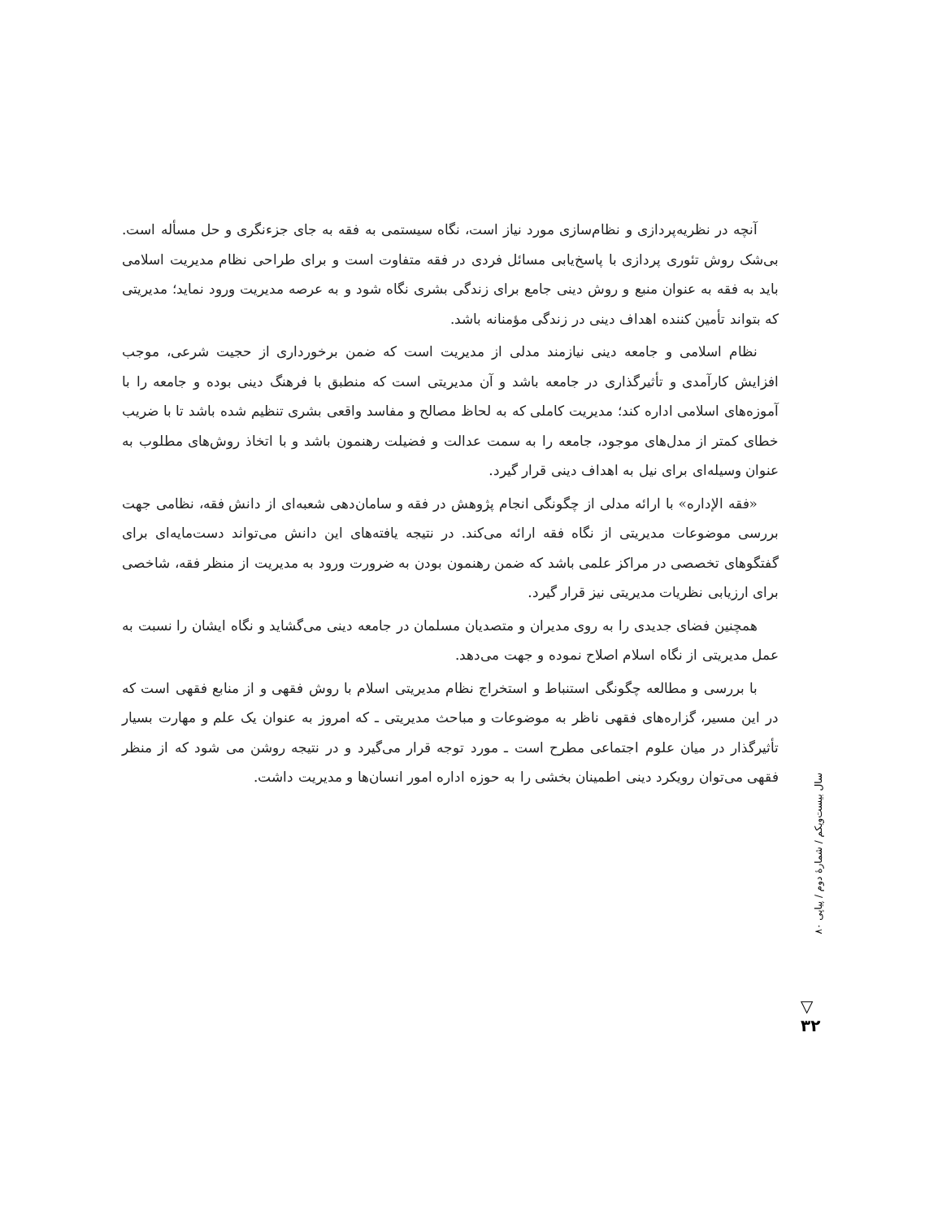آنچه در نظریه‌پردازی و نظام‌سازی مورد نیاز است، نگاه سیستمی به فقه به جای جزءنگری و حل مسأله است. بی‌شک روش تئوری پردازی با پاسخ‌یابی مسائل فردی در فقه متفاوت است و برای طراحی نظام مدیریت اسلامی باید به فقه به عنوان منبع و روش دینی جامع برای زندگی بشری نگاه شود و به عرصه مدیریت ورود نماید؛ مدیریتی که بتواند تأمین کننده اهداف دینی در زندگی مؤمنانه باشد.
نظام اسلامی و جامعه دینی نیازمند مدلی از مدیریت است که ضمن برخورداری از حجیت شرعی، موجب افزایش کارآمدی و تأثیرگذاری در جامعه باشد و آن مدیریتی است که منطبق با فرهنگ دینی بوده و جامعه را با آموزه‌های اسلامی اداره کند؛ مدیریت کاملی که به لحاظ مصالح و مفاسد واقعی بشری تنظیم شده باشد تا با ضریب خطای کمتر از مدل‌های موجود، جامعه را به سمت عدالت و فضیلت رهنمون باشد و با اتخاذ روش‌های مطلوب به عنوان وسیله‌ای برای نیل به اهداف دینی قرار گیرد.
«فقه الإداره» با ارائه مدلی از چگونگی انجام پژوهش در فقه و سامان‌دهی شعبه‌ای از دانش فقه، نظامی جهت بررسی موضوعات مدیریتی از نگاه فقه ارائه می‌کند. در نتیجه یافته‌های این دانش می‌تواند دست‌مایه‌ای برای گفتگوهای تخصصی در مراکز علمی باشد که ضمن رهنمون بودن به ضرورت ورود به مدیریت از منظر فقه، شاخصی برای ارزیابی نظریات مدیریتی نیز قرار گیرد.
همچنین فضای جدیدی را به روی مدیران و متصدیان مسلمان در جامعه دینی می‌گشاید و نگاه ایشان را نسبت به عمل مدیریتی از نگاه اسلام اصلاح نموده و جهت می‌دهد.
با بررسی و مطالعه چگونگی استنباط و استخراج نظام مدیریتی اسلام با روش فقهی و از منابع فقهی است که در این مسیر، گزاره‌های فقهی ناظر به موضوعات و مباحث مدیریتی ـ که امروز به عنوان یک علم و مهارت بسیار تأثیرگذار در میان علوم اجتماعی مطرح است ـ مورد توجه قرار می‌گیرد و در نتیجه روشن می شود که از منظر فقهی می‌توان رویکرد دینی اطمینان بخشی را به حوزه اداره امور انسان‌ها و مدیریت داشت.
سال بیست‌ویکم / شمارهٔ دوم / پیاپی ۸۰
▽
۳۲